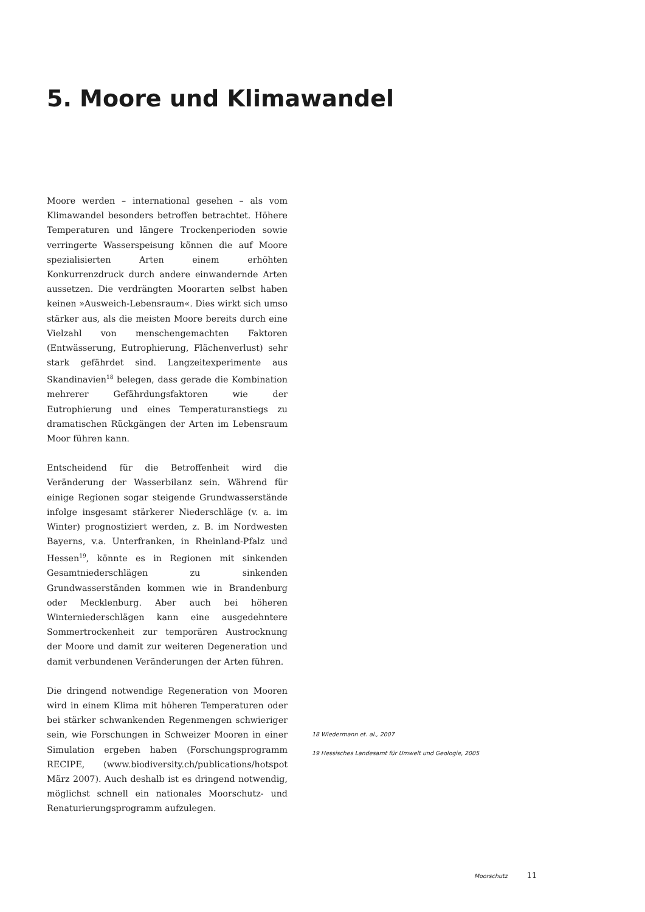5. Moore und Klimawandel
Moore werden – international gesehen – als vom Klimawandel besonders betroffen betrachtet. Höhere Temperaturen und längere Trockenperioden sowie verringerte Wasserspeisung können die auf Moore spezialisierten Arten einem erhöhten Konkurrenzdruck durch andere einwandernde Arten aussetzen. Die verdrängten Moorarten selbst haben keinen »Ausweich-Lebensraum«. Dies wirkt sich umso stärker aus, als die meisten Moore bereits durch eine Vielzahl von menschengemachten Faktoren (Entwässerung, Eutrophierung, Flächenverlust) sehr stark gefährdet sind. Langzeitexperimente aus Skandinavien<sup>18</sup> belegen, dass gerade die Kombination mehrerer Gefährdungsfaktoren wie der Eutrophierung und eines Temperaturanstiegs zu dramatischen Rückgängen der Arten im Lebensraum Moor führen kann.
Entscheidend für die Betroffenheit wird die Veränderung der Wasserbilanz sein. Während für einige Regionen sogar steigende Grundwasserstände infolge insgesamt stärkerer Niederschläge (v. a. im Winter) prognostiziert werden, z. B. im Nordwesten Bayerns, v.a. Unterfranken, in Rheinland-Pfalz und Hessen<sup>19</sup>, könnte es in Regionen mit sinkenden Gesamtniederschlägen zu sinkenden Grundwasserständen kommen wie in Brandenburg oder Mecklenburg. Aber auch bei höheren Winterniederschlägen kann eine ausgedehntere Sommertrockenheit zur temporären Austrocknung der Moore und damit zur weiteren Degeneration und damit verbundenen Veränderungen der Arten führen.
Die dringend notwendige Regeneration von Mooren wird in einem Klima mit höheren Temperaturen oder bei stärker schwankenden Regenmengen schwieriger sein, wie Forschungen in Schweizer Mooren in einer Simulation ergeben haben (Forschungsprogramm RECIPE, (www.biodiversity.ch/publications/hotspot März 2007). Auch deshalb ist es dringend notwendig, möglichst schnell ein nationales Moorschutz- und Renaturierungsprogramm aufzulegen.
18 Wiedermann et. al., 2007
19 Hessisches Landesamt für Umwelt und Geologie, 2005
Moorschutz 11